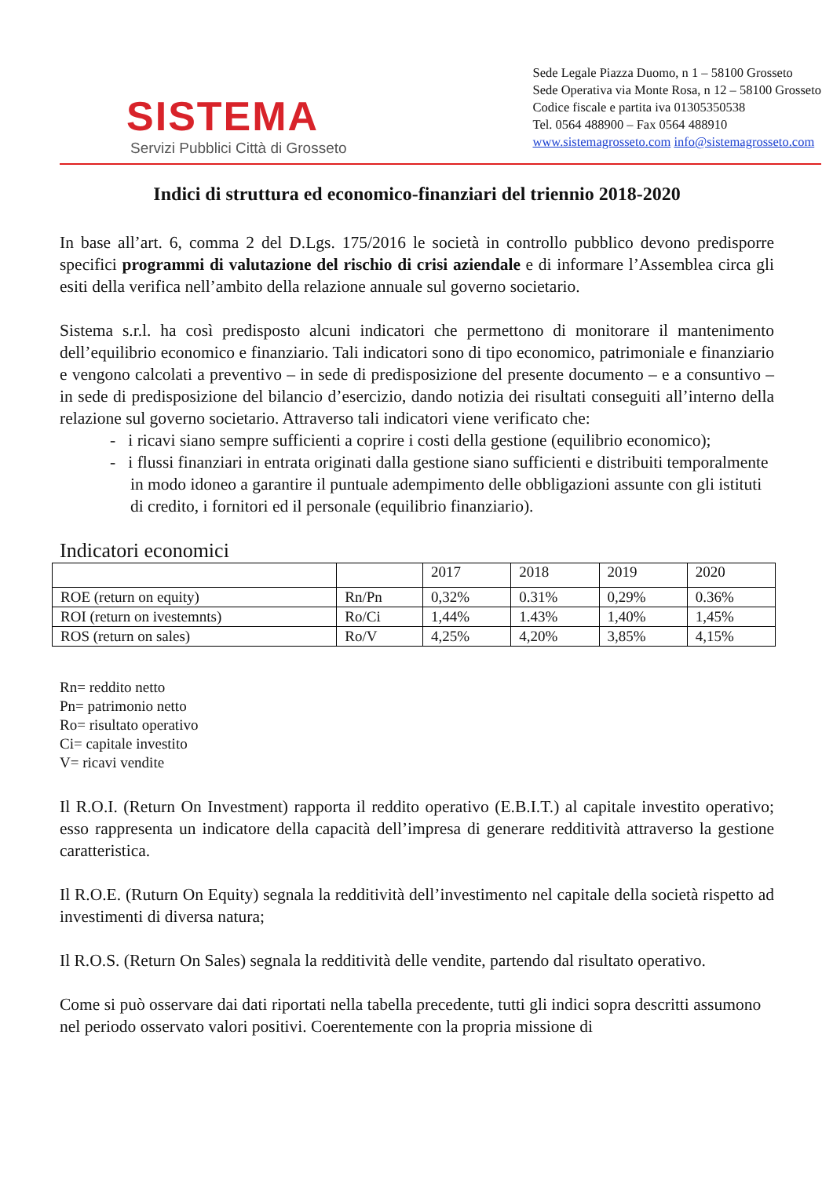SISTEMA
Servizi Pubblici Città di Grosseto
Sede Legale Piazza Duomo, n 1 – 58100 Grosseto
Sede Operativa via Monte Rosa, n 12 – 58100 Grosseto
Codice fiscale e partita iva 01305350538
Tel. 0564 488900 – Fax 0564 488910
www.sistemagrosseto.com info@sistemagrosseto.com
Indici di struttura ed economico-finanziari del triennio 2018-2020
In base all’art. 6, comma 2 del D.Lgs. 175/2016 le società in controllo pubblico devono predisporre specifici programmi di valutazione del rischio di crisi aziendale e di informare l’Assemblea circa gli esiti della verifica nell’ambito della relazione annuale sul governo societario.
Sistema s.r.l. ha così predisposto alcuni indicatori che permettono di monitorare il mantenimento dell’equilibrio economico e finanziario. Tali indicatori sono di tipo economico, patrimoniale e finanziario e vengono calcolati a preventivo – in sede di predisposizione del presente documento – e a consuntivo – in sede di predisposizione del bilancio d’esercizio, dando notizia dei risultati conseguiti all’interno della relazione sul governo societario. Attraverso tali indicatori viene verificato che:
- i ricavi siano sempre sufficienti a coprire i costi della gestione (equilibrio economico);
- i flussi finanziari in entrata originati dalla gestione siano sufficienti e distribuiti temporalmente in modo idoneo a garantire il puntuale adempimento delle obbligazioni assunte con gli istituti di credito, i fornitori ed il personale (equilibrio finanziario).
Indicatori economici
| | | 2017 | 2018 | 2019 | 2020 |
| ROE (return on equity) | Rn/Pn | 0,32% | 0.31% | 0,29% | 0.36% |
| ROI (return on ivestemnts) | Ro/Ci | 1,44% | 1.43% | 1,40% | 1,45% |
| ROS (return on sales) | Ro/V | 4,25% | 4,20% | 3,85% | 4,15% |
Rn= reddito netto
Pn= patrimonio netto
Ro= risultato operativo
Ci= capitale investito
V= ricavi vendite
Il R.O.I. (Return On Investment) rapporta il reddito operativo (E.B.I.T.) al capitale investito operativo; esso rappresenta un indicatore della capacità dell’impresa di generare redditività attraverso la gestione caratteristica.
Il R.O.E. (Ruturn On Equity) segnala la redditività dell’investimento nel capitale della società rispetto ad investimenti di diversa natura;
Il R.O.S. (Return On Sales) segnala la redditività delle vendite, partendo dal risultato operativo.
Come si può osservare dai dati riportati nella tabella precedente, tutti gli indici sopra descritti assumono nel periodo osservato valori positivi. Coerentemente con la propria missione di